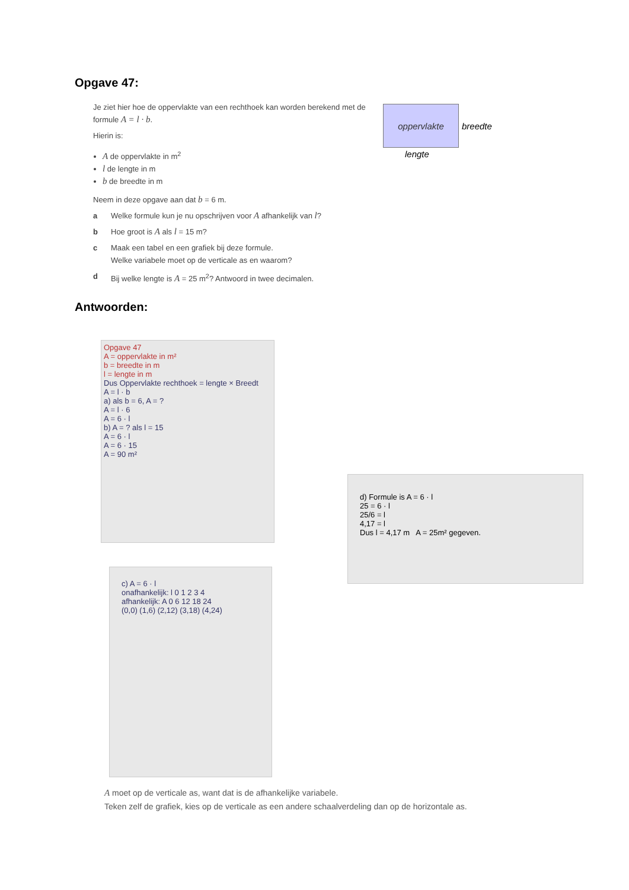Opgave 47:
Je ziet hier hoe de oppervlakte van een rechthoek kan worden berekend met de formule A = l · b.
Hierin is:
A de oppervlakte in m<sup>2</sup>
l de lengte in m
b de breedte in m
Neem in deze opgave aan dat b = 6 m.
a Welke formule kun je nu opschrijven voor A afhankelijk van l?
b Hoe groot is A als l = 15 m?
c Maak een tabel en een grafiek bij deze formule.
Welke variabele moet op de verticale as en waarom?
d Bij welke lengte is A = 25 m<sup>2</sup>? Antwoord in twee decimalen.
oppervlakte
breedte
lengte
Antwoorden:
Opgave 47
A = oppervlakte in m²
b = breedte in m
l = lengte in m
Dus Oppervlakte rechthoek = lengte × Breedt
A = l · b
a) als b = 6, A = ?
A = l · 6
A = 6 · l
b) A = ? als l = 15
A = 6 · l
A = 6 · 15
A = 90 m²
d) Formule is A = 6 · l
25 = 6 · l
25/6 = l
4,17 = l
Dus l = 4,17 m A = 25m² gegeven.
c) A = 6 · l
onafhankelijk: l 0 1 2 3 4
afhankelijk: A 0 6 12 18 24
(0,0) (1,6) (2,12) (3,18) (4,24)
A moet op de verticale as, want dat is de afhankelijke variabele.
Teken zelf de grafiek, kies op de verticale as een andere schaalverdeling dan op de horizontale as.